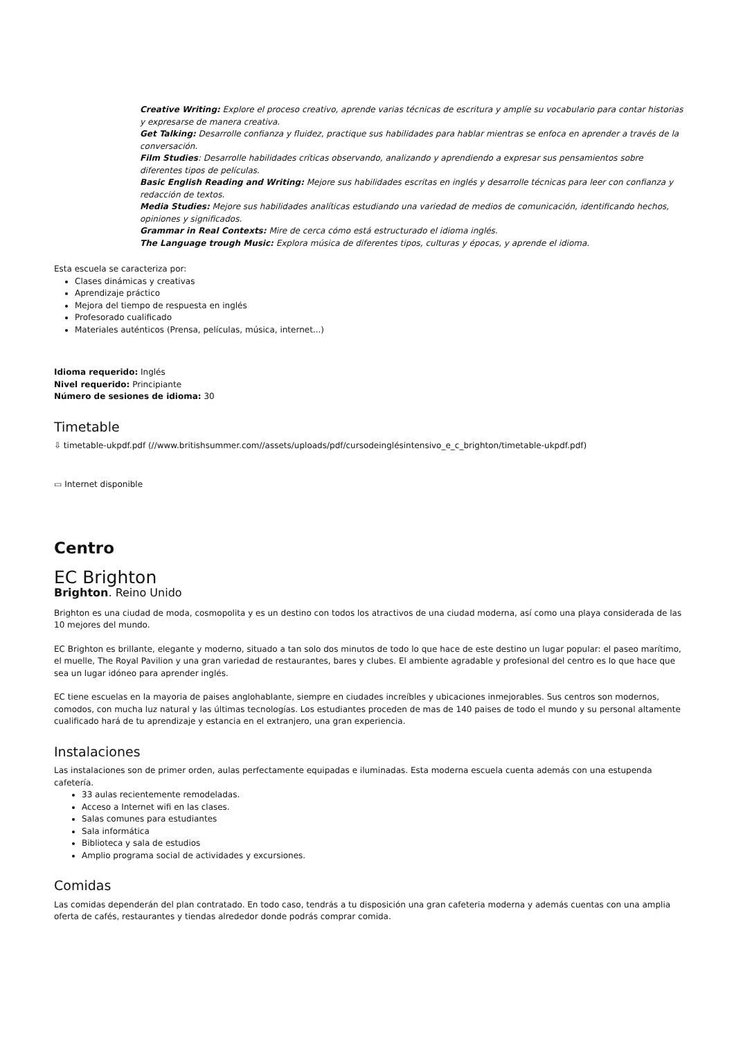Creative Writing: Explore el proceso creativo, aprende varias técnicas de escritura y amplíe su vocabulario para contar historias y expresarse de manera creativa.
Get Talking: Desarrolle confianza y fluidez, practique sus habilidades para hablar mientras se enfoca en aprender a través de la conversación.
Film Studies: Desarrolle habilidades críticas observando, analizando y aprendiendo a expresar sus pensamientos sobre diferentes tipos de películas.
Basic English Reading and Writing: Mejore sus habilidades escritas en inglés y desarrolle técnicas para leer con confianza y redacción de textos.
Media Studies: Mejore sus habilidades analíticas estudiando una variedad de medios de comunicación, identificando hechos, opiniones y significados.
Grammar in Real Contexts: Mire de cerca cómo está estructurado el idioma inglés.
The Language trough Music: Explora música de diferentes tipos, culturas y épocas, y aprende el idioma.
Esta escuela se caracteriza por:
Clases dinámicas y creativas
Aprendizaje práctico
Mejora del tiempo de respuesta en inglés
Profesorado cualificado
Materiales auténticos (Prensa, películas, música, internet...)
Idioma requerido: Inglés
Nivel requerido: Principiante
Número de sesiones de idioma: 30
Timetable
⇩ timetable-ukpdf.pdf (//www.britishsummer.com//assets/uploads/pdf/cursodeinglésintensivo_e_c_brighton/timetable-ukpdf.pdf)
▭ Internet disponible
Centro
EC Brighton
Brighton. Reino Unido
Brighton es una ciudad de moda, cosmopolita y es un destino con todos los atractivos de una ciudad moderna, así como una playa considerada de las 10 mejores del mundo.
EC Brighton es brillante, elegante y moderno, situado a tan solo dos minutos de todo lo que hace de este destino un lugar popular: el paseo marítimo, el muelle, The Royal Pavilion y una gran variedad de restaurantes, bares y clubes. El ambiente agradable y profesional del centro es lo que hace que sea un lugar idóneo para aprender inglés.
EC tiene escuelas en la mayoria de paises anglohablante, siempre en ciudades increíbles y ubicaciones inmejorables. Sus centros son modernos, comodos, con mucha luz natural y las últimas tecnologías. Los estudiantes proceden de mas de 140 paises de todo el mundo y su personal altamente cualificado hará de tu aprendizaje y estancia en el extranjero, una gran experiencia.
Instalaciones
Las instalaciones son de primer orden, aulas perfectamente equipadas e iluminadas. Esta moderna escuela cuenta además con una estupenda cafetería.
33 aulas recientemente remodeladas.
Acceso a Internet wifi en las clases.
Salas comunes para estudiantes
Sala informática
Biblioteca y sala de estudios
Amplio programa social de actividades y excursiones.
Comidas
Las comidas dependerán del plan contratado. En todo caso, tendrás a tu disposición una gran cafeteria moderna y además cuentas con una amplia oferta de cafés, restaurantes y tiendas alrededor donde podrás comprar comida.